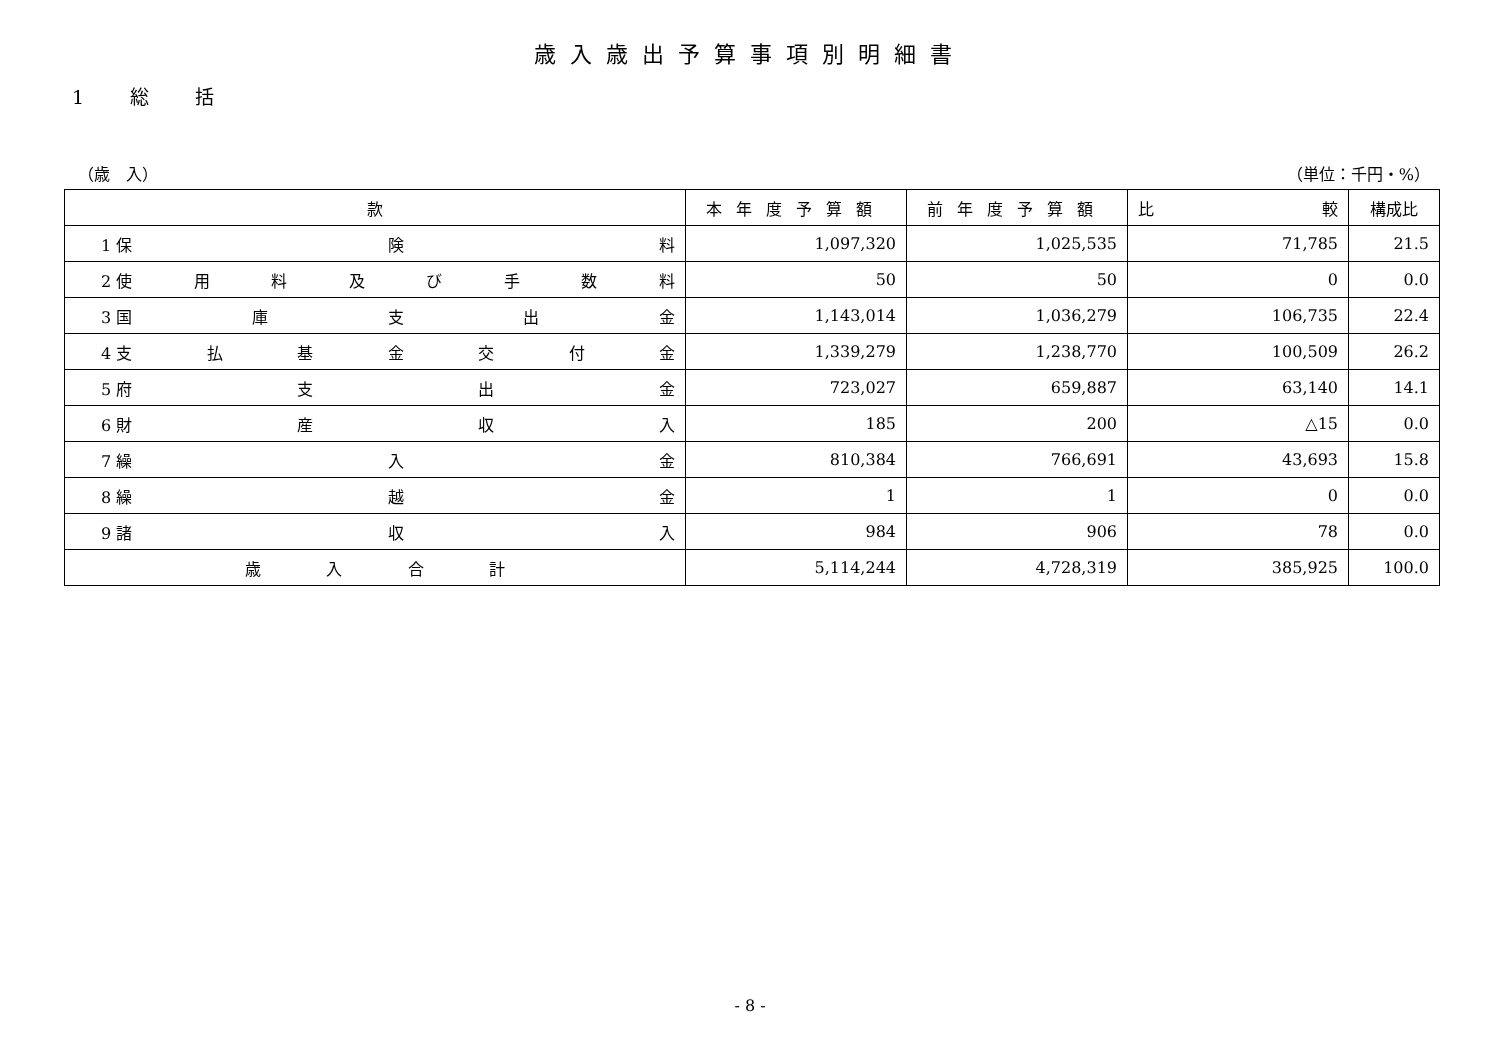歳入歳出予算事項別明細書
1 総 括
（歳　入） （単位：千円・%）
| 款 | 本年度予算額 | 前年度予算額 | 比 較 | 構成比 |
| --- | --- | --- | --- | --- |
| 1 保 険 料 | 1,097,320 | 1,025,535 | 71,785 | 21.5 |
| 2 使 用 料 及 び 手 数 料 | 50 | 50 | 0 | 0.0 |
| 3 国 庫 支 出 金 | 1,143,014 | 1,036,279 | 106,735 | 22.4 |
| 4 支 払 基 金 交 付 金 | 1,339,279 | 1,238,770 | 100,509 | 26.2 |
| 5 府 支 出 金 | 723,027 | 659,887 | 63,140 | 14.1 |
| 6 財 産 収 入 | 185 | 200 | △15 | 0.0 |
| 7 繰 入 金 | 810,384 | 766,691 | 43,693 | 15.8 |
| 8 繰 越 金 | 1 | 1 | 0 | 0.0 |
| 9 諸 収 入 | 984 | 906 | 78 | 0.0 |
| 歳 入 合 計 | 5,114,244 | 4,728,319 | 385,925 | 100.0 |
- 8 -